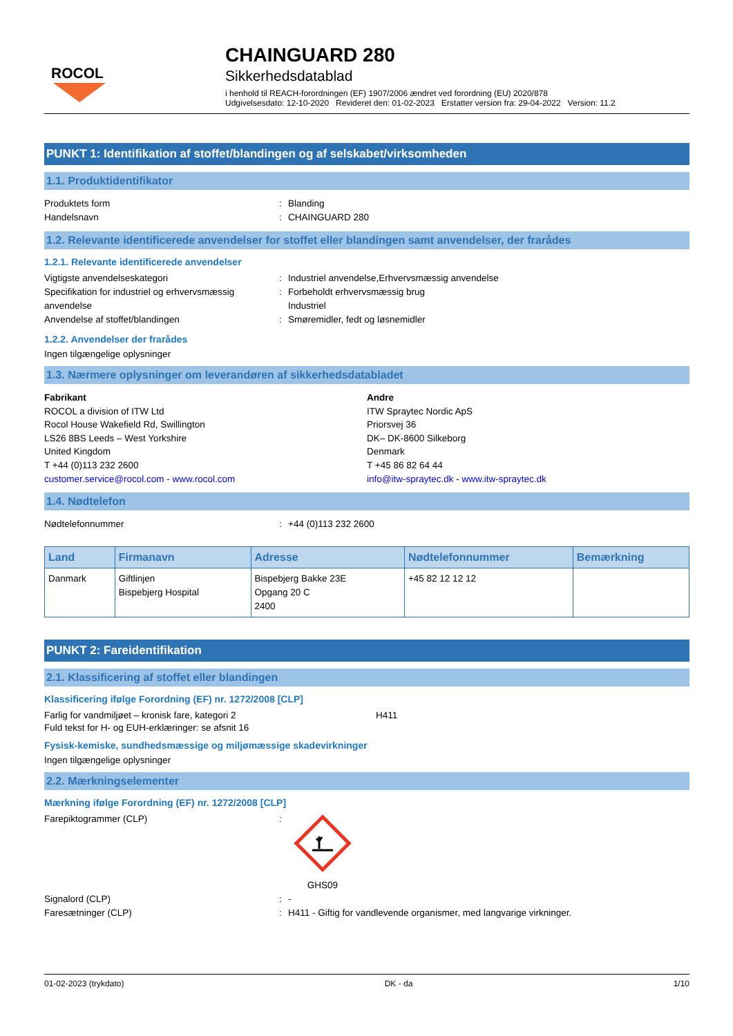ROCOL
CHAINGUARD 280
Sikkerhedsdatablad
i henhold til REACH-forordningen (EF) 1907/2006 ændret ved forordning (EU) 2020/878
Udgivelsesdato: 12-10-2020 Revideret den: 01-02-2023 Erstatter version fra: 29-04-2022 Version: 11.2
PUNKT 1: Identifikation af stoffet/blandingen og af selskabet/virksomheden
1.1. Produktidentifikator
Produktets form : Blanding
Handelsnavn : CHAINGUARD 280
1.2. Relevante identificerede anvendelser for stoffet eller blandingen samt anvendelser, der frarådes
1.2.1. Relevante identificerede anvendelser
Vigtigste anvendelseskategori : Industriel anvendelse,Erhvervsmæssig anvendelse
Specifikation for industriel og erhvervsmæssig anvendelse
: Forbeholdt erhvervsmæssig brug
Industriel
Anvendelse af stoffet/blandingen : Smøremidler, fedt og løsnemidler
1.2.2. Anvendelser der frarådes
Ingen tilgængelige oplysninger
1.3. Nærmere oplysninger om leverandøren af sikkerhedsdatabladet
Fabrikant
ROCOL a division of ITW Ltd
Rocol House Wakefield Rd, Swillington
LS26 8BS Leeds – West Yorkshire
United Kingdom
T +44 (0)113 232 2600
customer.service@rocol.com - www.rocol.com
Andre
ITW Spraytec Nordic ApS
Priorsvej 36
DK– DK-8600 Silkeborg
Denmark
T +45 86 82 64 44
info@itw-spraytec.dk - www.itw-spraytec.dk
1.4. Nødtelefon
Nødtelefonnummer : +44 (0)113 232 2600
| Land | Firmanavn | Adresse | Nødtelefonnummer | Bemærkning |
| --- | --- | --- | --- | --- |
| Danmark | Giftlinjen Bispebjerg Hospital | Bispebjerg Bakke 23E Opgang 20 C 2400 | +45 82 12 12 12 | |
PUNKT 2: Fareidentifikation
2.1. Klassificering af stoffet eller blandingen
Klassificering ifølge Forordning (EF) nr. 1272/2008 [CLP]
Farlig for vandmiljøet – kronisk fare, kategori 2 H411
Fuld tekst for H- og EUH-erklæringer: se afsnit 16
Fysisk-kemiske, sundhedsmæssige og miljømæssige skadevirkninger
Ingen tilgængelige oplysninger
2.2. Mærkningselementer
Mærkning ifølge Forordning (EF) nr. 1272/2008 [CLP]
Farepiktogrammer (CLP) :
GHS09
Signalord (CLP) : -
Faresætninger (CLP) : H411 - Giftig for vandlevende organismer, med langvarige virkninger.
01-02-2023 (trykdato) DK - da 1/10